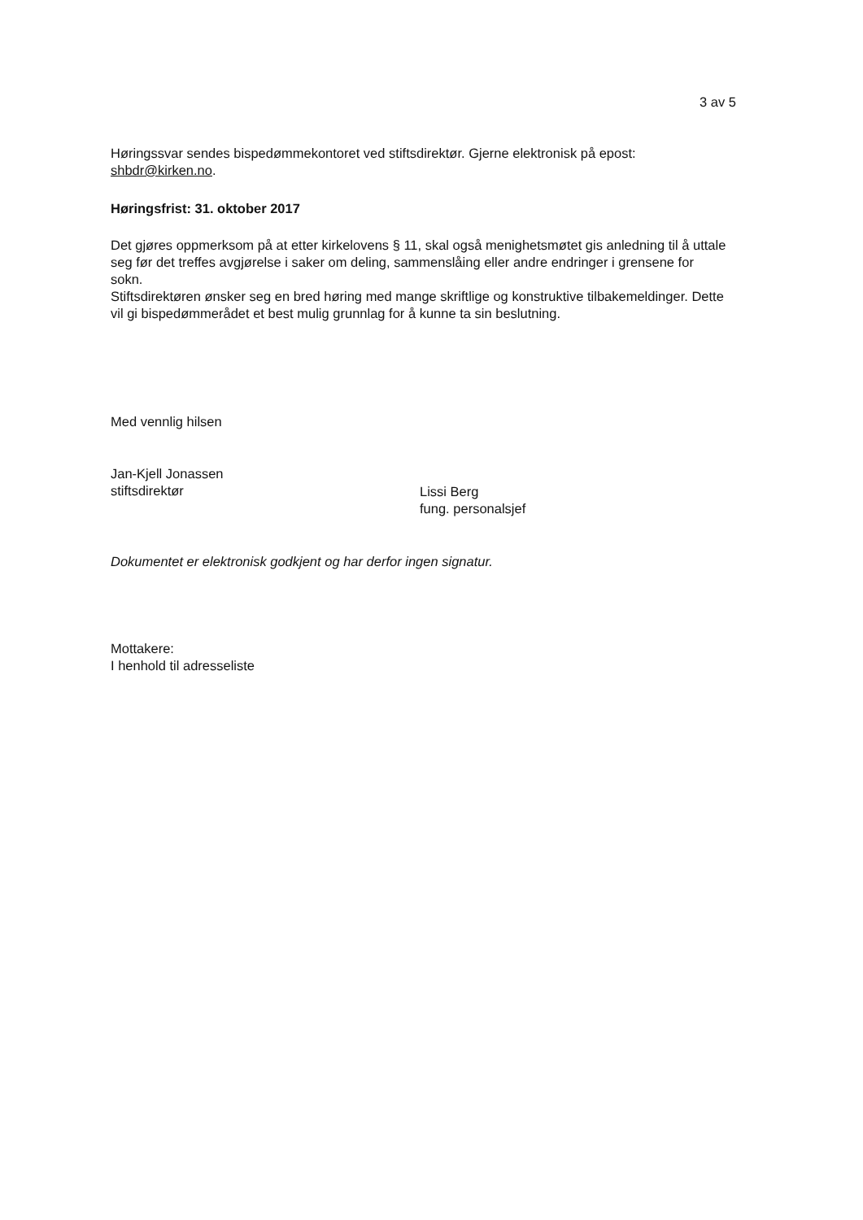3 av 5
Høringssvar sendes bispedømmekontoret ved stiftsdirektør. Gjerne elektronisk på epost: shbdr@kirken.no.
Høringsfrist: 31. oktober 2017
Det gjøres oppmerksom på at etter kirkelovens § 11, skal også menighetsmøtet gis anledning til å uttale seg før det treffes avgjørelse i saker om deling, sammenslåing eller andre endringer i grensene for sokn.
Stiftsdirektøren ønsker seg en bred høring med mange skriftlige og konstruktive tilbakemeldinger. Dette vil gi bispedømmerådet et best mulig grunnlag for å kunne ta sin beslutning.
Med vennlig hilsen
Jan-Kjell Jonassen
stiftsdirektør
Lissi Berg
fung. personalsjef
Dokumentet er elektronisk godkjent og har derfor ingen signatur.
Mottakere:
I henhold til adresseliste